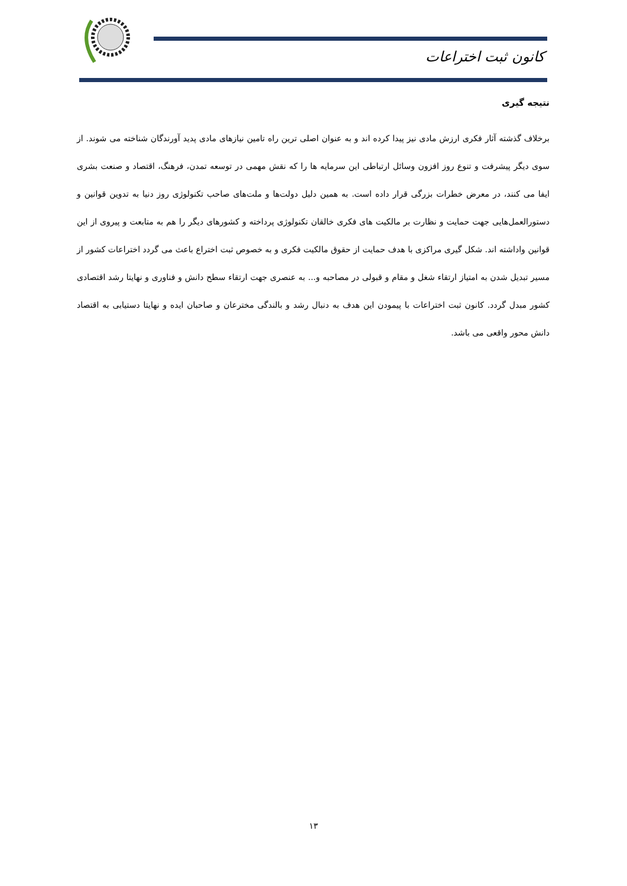کانون ثبت اختراعات
نتیجه گیری
برخلاف گذشته آثار فکری ارزش مادی نیز پیدا کرده اند و به عنوان اصلی ترین راه تامین نیازهای مادی پدید آورندگان شناخته می شوند. از سوی دیگر پیشرفت و تنوع روز افزون وسائل ارتباطی این سرمایه ها را که نقش مهمی در توسعه تمدن، فرهنگ، اقتصاد و صنعت بشری ایفا می کنند، در معرض خطرات بزرگی قرار داده است. به همین دلیل دولت‌ها و ملت‌های صاحب تکنولوژی روز دنیا به تدوین قوانین و دستورالعمل‌هایی جهت حمایت و نظارت بر مالکیت های فکری خالقان تکنولوژی پرداخته و کشورهای دیگر را هم به متابعت و پیروی از این قوانین واداشته اند. شکل گیری مراکزی با هدف حمایت از حقوق مالکیت فکری و به خصوص ثبت اختراع باعث می گردد اختراعات کشور از مسیر تبدیل شدن به امتیاز ارتقاء شغل و مقام و قبولی در مصاحبه و... به عنصری جهت ارتقاء سطح دانش و فناوری و نهایتا رشد اقتصادی کشور مبدل گردد. کانون ثبت اختراعات با پیمودن این هدف به دنبال رشد و بالندگی مخترعان و صاحبان ایده و نهایتا دستیابی به اقتصاد دانش محور واقعی می باشد.
۱۳